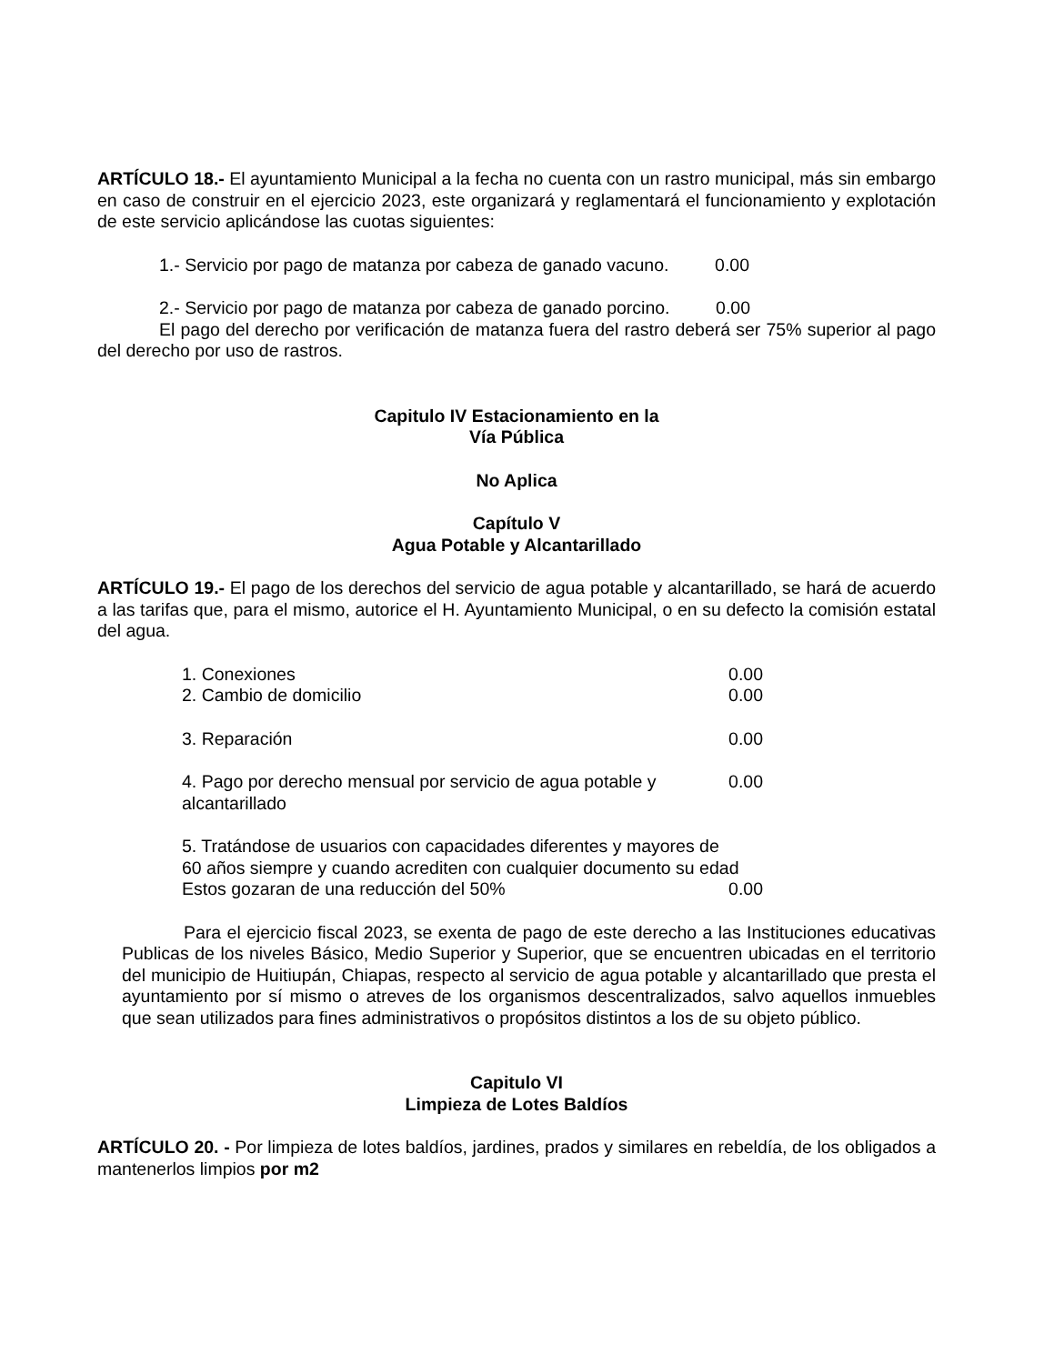ARTÍCULO 18.- El ayuntamiento Municipal a la fecha no cuenta con un rastro municipal, más sin embargo en caso de construir en el ejercicio 2023, este organizará y reglamentará el funcionamiento y explotación de este servicio aplicándose las cuotas siguientes:
1.- Servicio por pago de matanza por cabeza de ganado vacuno. 0.00
2.- Servicio por pago de matanza por cabeza de ganado porcino. 0.00
El pago del derecho por verificación de matanza fuera del rastro deberá ser 75% superior al pago del derecho por uso de rastros.
Capitulo IV Estacionamiento en la
Vía Pública
No Aplica
Capítulo V
Agua Potable y Alcantarillado
ARTÍCULO 19.- El pago de los derechos del servicio de agua potable y alcantarillado, se hará de acuerdo a las tarifas que, para el mismo, autorice el H. Ayuntamiento Municipal, o en su defecto la comisión estatal del agua.
1. Conexiones 0.00
2. Cambio de domicilio 0.00
3. Reparación 0.00
4. Pago por derecho mensual por servicio de agua potable y alcantarillado 0.00
5. Tratándose de usuarios con capacidades diferentes y mayores de
60 años siempre y cuando acrediten con cualquier documento su edad
Estos gozaran de una reducción del 50% 0.00
Para el ejercicio fiscal 2023, se exenta de pago de este derecho a las Instituciones educativas Publicas de los niveles Básico, Medio Superior y Superior, que se encuentren ubicadas en el territorio del municipio de Huitiupán, Chiapas, respecto al servicio de agua potable y alcantarillado que presta el ayuntamiento por sí mismo o atreves de los organismos descentralizados, salvo aquellos inmuebles que sean utilizados para fines administrativos o propósitos distintos a los de su objeto público.
Capitulo VI
Limpieza de Lotes Baldíos
ARTÍCULO 20. - Por limpieza de lotes baldíos, jardines, prados y similares en rebeldía, de los obligados a mantenerlos limpios por m2